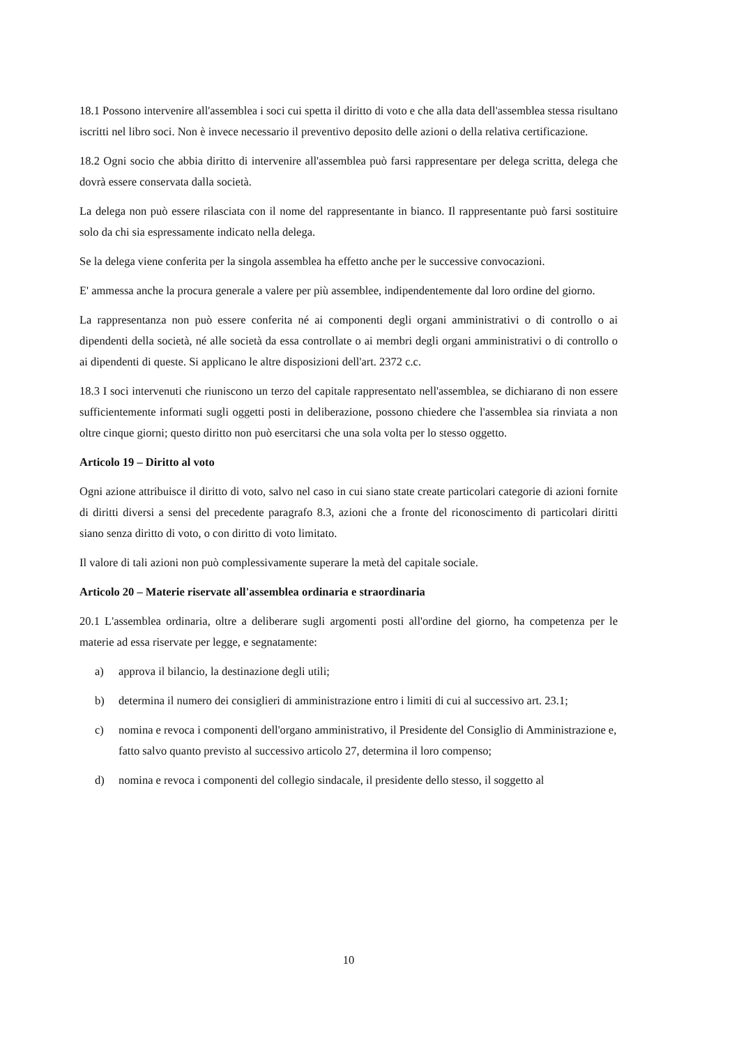18.1 Possono intervenire all'assemblea i soci cui spetta il diritto di voto e che alla data dell'assemblea stessa risultano iscritti nel libro soci. Non è invece necessario il preventivo deposito delle azioni o della relativa certificazione.
18.2 Ogni socio che abbia diritto di intervenire all'assemblea può farsi rappresentare per delega scritta, delega che dovrà essere conservata dalla società.
La delega non può essere rilasciata con il nome del rappresentante in bianco. Il rappresentante può farsi sostituire solo da chi sia espressamente indicato nella delega.
Se la delega viene conferita per la singola assemblea ha effetto anche per le successive convocazioni.
E' ammessa anche la procura generale a valere per più assemblee, indipendentemente dal loro ordine del giorno.
La rappresentanza non può essere conferita né ai componenti degli organi amministrativi o di controllo o ai dipendenti della società, né alle società da essa controllate o ai membri degli organi amministrativi o di controllo o ai dipendenti di queste. Si applicano le altre disposizioni dell'art. 2372 c.c.
18.3 I soci intervenuti che riuniscono un terzo del capitale rappresentato nell'assemblea, se dichiarano di non essere sufficientemente informati sugli oggetti posti in deliberazione, possono chiedere che l'assemblea sia rinviata a non oltre cinque giorni; questo diritto non può esercitarsi che una sola volta per lo stesso oggetto.
Articolo 19 – Diritto al voto
Ogni azione attribuisce il diritto di voto, salvo nel caso in cui siano state create particolari categorie di azioni fornite di diritti diversi a sensi del precedente paragrafo 8.3, azioni che a fronte del riconoscimento di particolari diritti siano senza diritto di voto, o con diritto di voto limitato.
Il valore di tali azioni non può complessivamente superare la metà del capitale sociale.
Articolo 20 – Materie riservate all'assemblea ordinaria e straordinaria
20.1 L'assemblea ordinaria, oltre a deliberare sugli argomenti posti all'ordine del giorno, ha competenza per le materie ad essa riservate per legge, e segnatamente:
a) approva il bilancio, la destinazione degli utili;
b) determina il numero dei consiglieri di amministrazione entro i limiti di cui al successivo art. 23.1;
c) nomina e revoca i componenti dell'organo amministrativo, il Presidente del Consiglio di Amministrazione e, fatto salvo quanto previsto al successivo articolo 27, determina il loro compenso;
d) nomina e revoca i componenti del collegio sindacale, il presidente dello stesso, il soggetto al
10